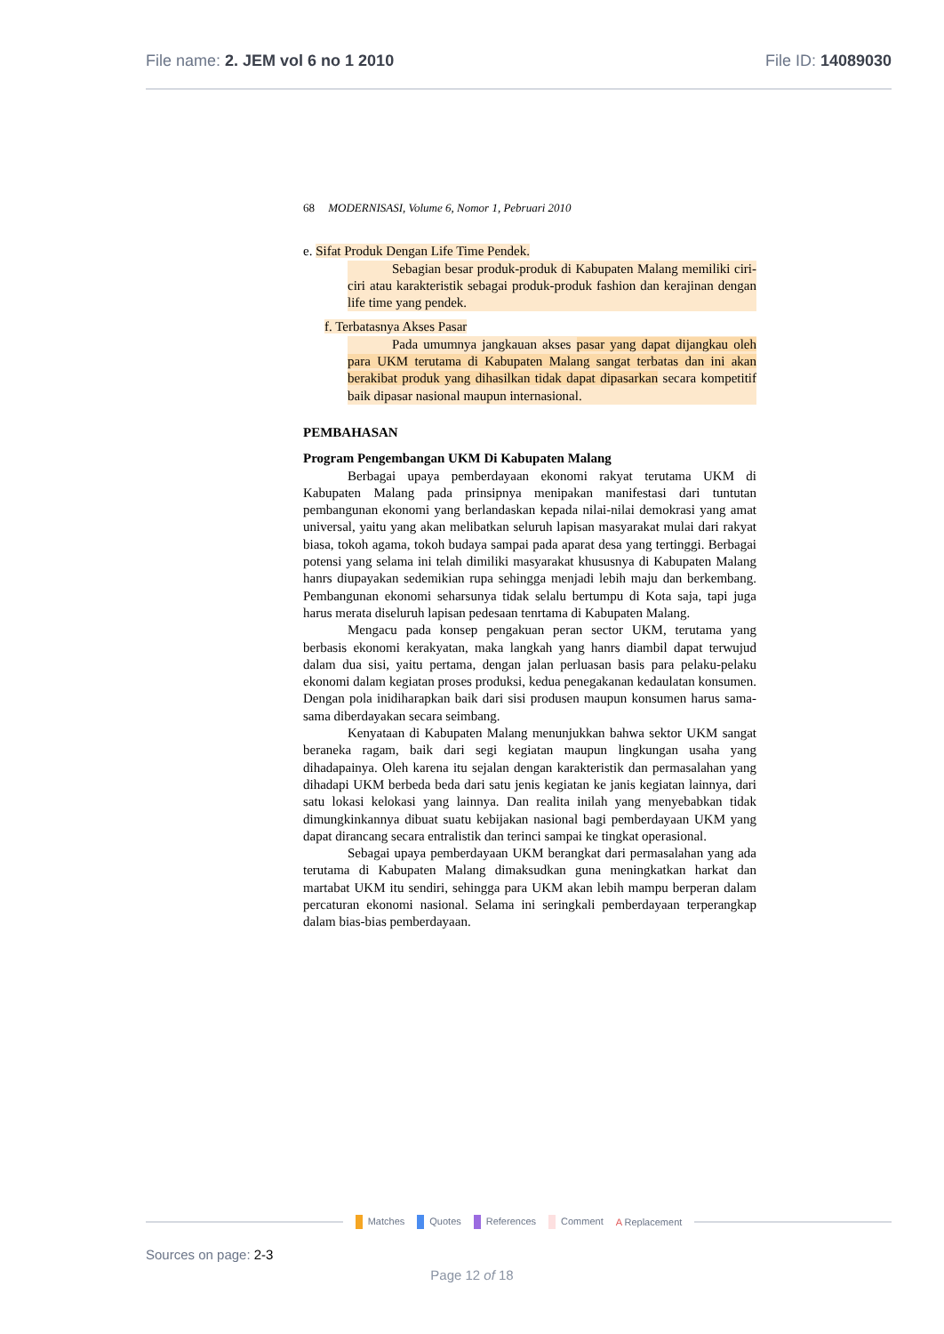File name: 2. JEM vol 6 no 1 2010 File ID: 14089030
68 MODERNISASI, Volume 6, Nomor 1, Pebruari 2010
e. Sifat Produk Dengan Life Time Pendek.
Sebagian besar produk-produk di Kabupaten Malang memiliki ciri-ciri atau karakteristik sebagai produk-produk fashion dan kerajinan dengan life time yang pendek.
f. Terbatasnya Akses Pasar
Pada umumnya jangkauan akses pasar yang dapat dijangkau oleh para UKM terutama di Kabupaten Malang sangat terbatas dan ini akan berakibat produk yang dihasilkan tidak dapat dipasarkan secara kompetitif baik dipasar nasional maupun internasional.
PEMBAHASAN
Program Pengembangan UKM Di Kabupaten Malang
Berbagai upaya pemberdayaan ekonomi rakyat terutama UKM di Kabupaten Malang pada prinsipnya menipakan manifestasi dari tuntutan pembangunan ekonomi yang berlandaskan kepada nilai-nilai demokrasi yang amat universal, yaitu yang akan melibatkan seluruh lapisan masyarakat mulai dari rakyat biasa, tokoh agama, tokoh budaya sampai pada aparat desa yang tertinggi. Berbagai potensi yang selama ini telah dimiliki masyarakat khususnya di Kabupaten Malang hanrs diupayakan sedemikian rupa sehingga menjadi lebih maju dan berkembang. Pembangunan ekonomi seharsunya tidak selalu bertumpu di Kota saja, tapi juga harus merata diseluruh lapisan pedesaan tenrtama di Kabupaten Malang.
Mengacu pada konsep pengakuan peran sector UKM, terutama yang berbasis ekonomi kerakyatan, maka langkah yang hanrs diambil dapat terwujud dalam dua sisi, yaitu pertama, dengan jalan perluasan basis para pelaku-pelaku ekonomi dalam kegiatan proses produksi, kedua penegakanan kedaulatan konsumen. Dengan pola inidiharapkan baik dari sisi produsen maupun konsumen harus sama-sama diberdayakan secara seimbang.
Kenyataan di Kabupaten Malang menunjukkan bahwa sektor UKM sangat beraneka ragam, baik dari segi kegiatan maupun lingkungan usaha yang dihadapainya. Oleh karena itu sejalan dengan karakteristik dan permasalahan yang dihadapi UKM berbeda beda dari satu jenis kegiatan ke janis kegiatan lainnya, dari satu lokasi kelokasi yang lainnya. Dan realita inilah yang menyebabkan tidak dimungkinkannya dibuat suatu kebijakan nasional bagi pemberdayaan UKM yang dapat dirancang secara entralistik dan terinci sampai ke tingkat operasional.
Sebagai upaya pemberdayaan UKM berangkat dari permasalahan yang ada terutama di Kabupaten Malang dimaksudkan guna meningkatkan harkat dan martabat UKM itu sendiri, sehingga para UKM akan lebih mampu berperan dalam percaturan ekonomi nasional. Selama ini seringkali pemberdayaan terperangkap dalam bias-bias pemberdayaan.
Matches Quotes References Comment A Replacement
Sources on page: 2-3
Page 12 of 18